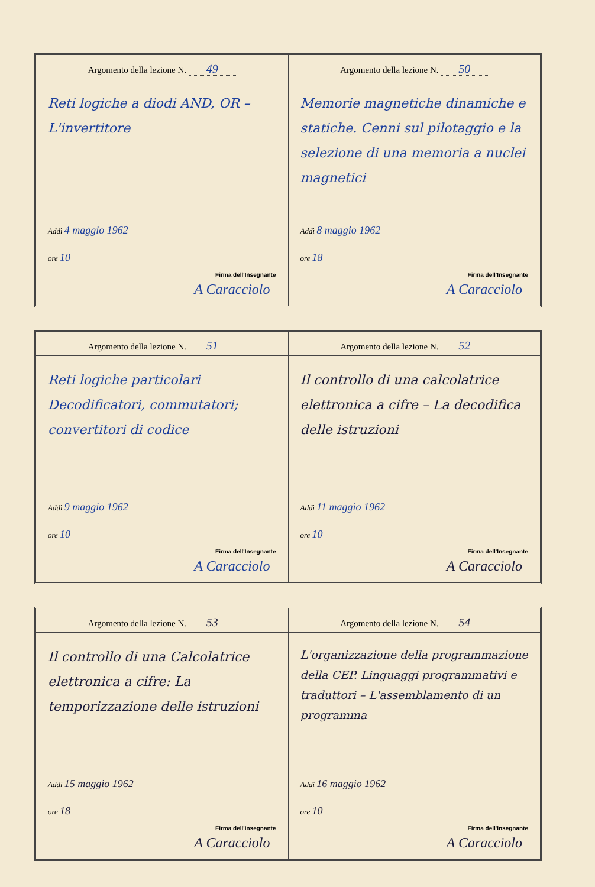Argomento della lezione N. 49
Reti logiche a diodi AND, OR – L'invertitore
Addì 4 maggio 1962
ore 10
Firma dell'Insegnante
A Caracciolo
Argomento della lezione N. 50
Memorie magnetiche dinamiche e statiche. Cenni sul pilotaggio e la selezione di una memoria a nuclei magnetici
Addì 8 maggio 1962
ore 18
Firma dell'Insegnante
A Caracciolo
Argomento della lezione N. 51
Reti logiche particolari Decodificatori, commutatori; convertitori di codice
Addì 9 maggio 1962
ore 10
Firma dell'Insegnante
A Caracciolo
Argomento della lezione N. 52
Il controllo di una calcolatrice elettronica a cifre – La decodifica delle istruzioni
Addì 11 maggio 1962
ore 10
Firma dell'Insegnante
A Caracciolo
Argomento della lezione N. 53
Il controllo di una Calcolatrice elettronica a cifre: La temporizzazione delle istruzioni
Addì 15 maggio 1962
ore 18
Firma dell'Insegnante
A Caracciolo
Argomento della lezione N. 54
L'organizzazione della programmazione della CEP. Linguaggi programmativi e traduttori – L'assemblamento di un programma
Addì 16 maggio 1962
ore 10
Firma dell'Insegnante
A Caracciolo